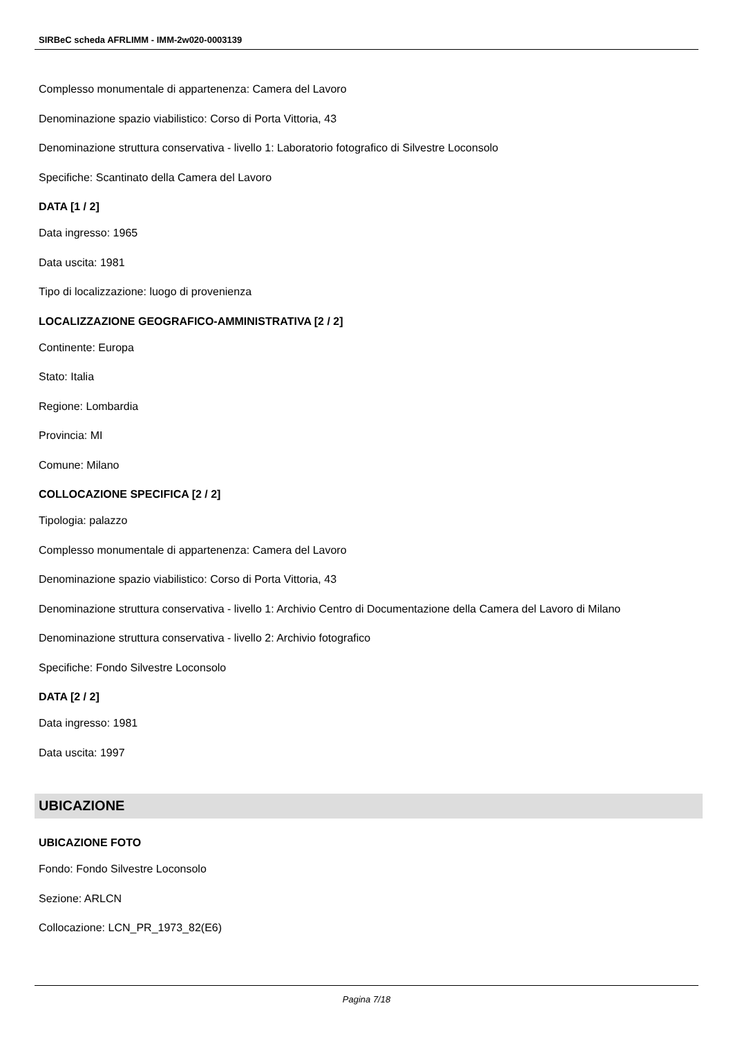SIRBeC scheda AFRLIMM - IMM-2w020-0003139
Complesso monumentale di appartenenza: Camera del Lavoro
Denominazione spazio viabilistico: Corso di Porta Vittoria, 43
Denominazione struttura conservativa - livello 1: Laboratorio fotografico di Silvestre Loconsolo
Specifiche: Scantinato della Camera del Lavoro
DATA [1 / 2]
Data ingresso: 1965
Data uscita: 1981
Tipo di localizzazione: luogo di provenienza
LOCALIZZAZIONE GEOGRAFICO-AMMINISTRATIVA [2 / 2]
Continente: Europa
Stato: Italia
Regione: Lombardia
Provincia: MI
Comune: Milano
COLLOCAZIONE SPECIFICA [2 / 2]
Tipologia: palazzo
Complesso monumentale di appartenenza: Camera del Lavoro
Denominazione spazio viabilistico: Corso di Porta Vittoria, 43
Denominazione struttura conservativa - livello 1: Archivio Centro di Documentazione della Camera del Lavoro di Milano
Denominazione struttura conservativa - livello 2: Archivio fotografico
Specifiche: Fondo Silvestre Loconsolo
DATA [2 / 2]
Data ingresso: 1981
Data uscita: 1997
UBICAZIONE
UBICAZIONE FOTO
Fondo: Fondo Silvestre Loconsolo
Sezione: ARLCN
Collocazione: LCN_PR_1973_82(E6)
Pagina 7/18